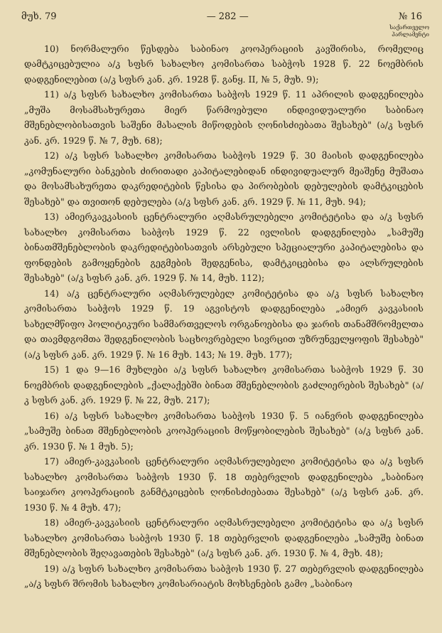მუხ. 79 — 282 — № 16
საქართველო
პარლამენტი
10) ნორმალური წესდება საბინაო კოოპერაციის კავშირისა, რომელიც დამტკიცებულია ა/კ სფსრ სახალხო კომისართა საბჭოს 1928 წ. 22 ნოემბრის დადგენილებით (ა/კ სფსრ კან. კრ. 1928 წ. განყ. II, № 5, მუხ. 9);
11) ა/კ სფსრ სახალხო კომისართა საბჭოს 1929 წ. 11 აპრილის დადგენილება „მუშა მოსამსახურეთა მიერ წარმოებული ინდივიდუალური საბინაო მშენებლობისათვის საშენი მასალის მიწოდების ღონისძიებათა შესახებ" (ა/კ სფსრ კან. კრ. 1929 წ. № 7, მუხ. 68);
12) ა/კ სფსრ სახალხო კომისართა საბჭოს 1929 წ. 30 მაისის დადგენილება „კომუნალური ბანკების ძირითადი კაპიტალებიდან ინდივიდუალურ მეაშენე მუშათა და მოსამსახურეთა დაკრედიტების წესისა და პირობების დებულების დამტკიცების შესახებ" და თვითონ დებულება (ა/კ სფსრ კან. კრ. 1929 წ. № 11, მუხ. 94);
13) ამიერკავკასიის ცენტრალური აღმასრულებელი კომიტეტისა და ა/კ სფსრ სახალხო კომისართა საბჭოს 1929 წ. 22 ივლისის დადგენილება „სამუშე ბინათმშენებლობის დაკრედიტებისათვის არსებული სპეციალური კაპიტალებისა და ფონდების გამოყენების გეგმების შედგენისა, დამტკიცებისა და ალსრულების შესახებ" (ა/კ სფსრ კან. კრ. 1929 წ. № 14, მუხ. 112);
14) ა/კ ცენტრალური აღმასრულებელ კომიტეტისა და ა/კ სფსრ სახალხო კომისართა საბჭოს 1929 წ. 19 აგვისტოს დადგენილება „ამიერ კავკასიის სახელმწიფო პოლიტიკური სამმართველოს ორგანოებისა და ჯარის თანამშრომელთა და თავმდგომთა შედგენილობის საცხოვრებელი სივრცით უზრუნველყოფის შესახებ" (ა/კ სფსრ კან. კრ. 1929 წ. № 16 მუხ. 143; № 19. მუხ. 177);
15) 1 და 9—16 მუხლები ა/კ სფსრ სახალხო კომისართა საბჭოს 1929 წ. 30 ნოემბრის დადგენილების „ქალაქებში ბინათ მშენებლობის გაძლიერების შესახებ" (ა/კ სფსრ კან. კრ. 1929 წ. № 22, მუხ. 217);
16) ა/კ სფსრ სახალხო კომისართა საბჭოს 1930 წ. 5 იანვრის დადგენილება „სამუშე ბინათ მშენებლობის კოოპერაციის მოწყობილების შესახებ" (ა/კ სფსრ კან. კრ. 1930 წ. № 1 მუხ. 5);
17) ამიერ-კავკასიის ცენტრალური აღმასრულებელი კომიტეტისა და ა/კ სფსრ სახალხო კომისართა საბჭოს 1930 წ. 18 თებერვლის დადგენილება „საბინაო საიჯარო კოოპერაციის განმტკიცების ღონისძიებათა შესახებ" (ა/კ სფსრ კან. კრ. 1930 წ. № 4 მუხ. 47);
18) ამიერ-კავკასიის ცენტრალური აღმასრულებელი კომიტეტისა და ა/კ სფსრ სახალხო კომისართა საბჭოს 1930 წ. 18 თებერვლის დადგენილება „სამუშე ბინათ მშენებლობის შეღავათების შესახებ" (ა/კ სფსრ კან. კრ. 1930 წ. № 4, მუხ. 48);
19) ა/კ სფსრ სახალხო კომისართა საბჭოს 1930 წ. 27 თებერვლის დადგენილება „ა/კ სფსრ შრომის სახალხო კომისარიატის მოხსენების გამო „საბინაო